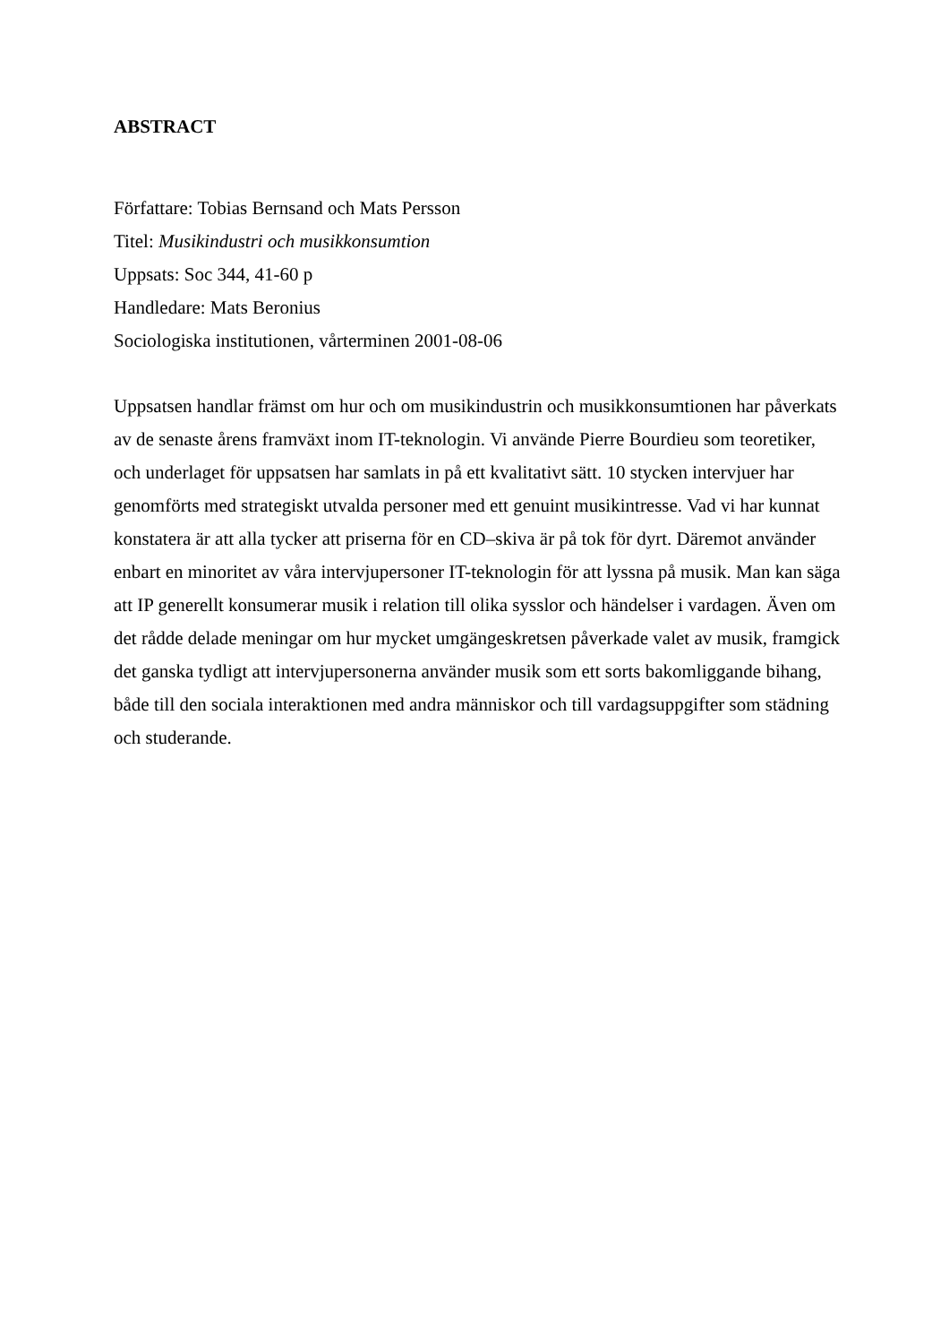ABSTRACT
Författare: Tobias Bernsand och Mats Persson
Titel: Musikindustri och musikkonsumtion
Uppsats: Soc 344, 41-60 p
Handledare: Mats Beronius
Sociologiska institutionen, vårterminen 2001-08-06
Uppsatsen handlar främst om hur och om musikindustrin och musikkonsumtionen har påverkats av de senaste årens framväxt inom IT-teknologin. Vi använde Pierre Bourdieu som teoretiker, och underlaget för uppsatsen har samlats in på ett kvalitativt sätt. 10 stycken intervjuer har genomförts med strategiskt utvalda personer med ett genuint musikintresse. Vad vi har kunnat konstatera är att alla tycker att priserna för en CD–skiva är på tok för dyrt. Däremot använder enbart en minoritet av våra intervjupersoner IT-teknologin för att lyssna på musik. Man kan säga att IP generellt konsumerar musik i relation till olika sysslor och händelser i vardagen. Även om det rådde delade meningar om hur mycket umgängeskretsen påverkade valet av musik, framgick det ganska tydligt att intervjupersonerna använder musik som ett sorts bakomliggande bihang, både till den sociala interaktionen med andra människor och till vardagsuppgifter som städning och studerande.